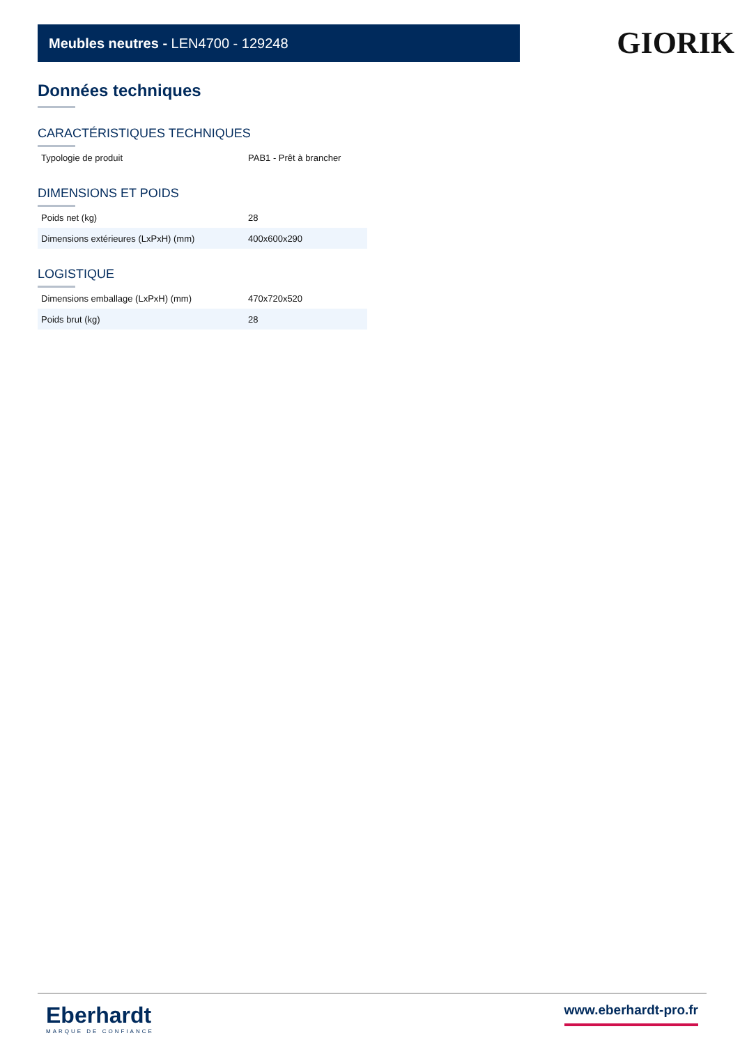Meubles neutres - LEN4700 - 129248
GIORIK
Données techniques
CARACTÉRISTIQUES TECHNIQUES
| Typologie de produit | PAB1 - Prêt à brancher |
DIMENSIONS ET POIDS
| Poids net (kg) | 28 |
| Dimensions extérieures (LxPxH) (mm) | 400x600x290 |
LOGISTIQUE
| Dimensions emballage (LxPxH) (mm) | 470x720x520 |
| Poids brut (kg) | 28 |
Eberhardt
MARQUE DE CONFIANCE
www.eberhardt-pro.fr